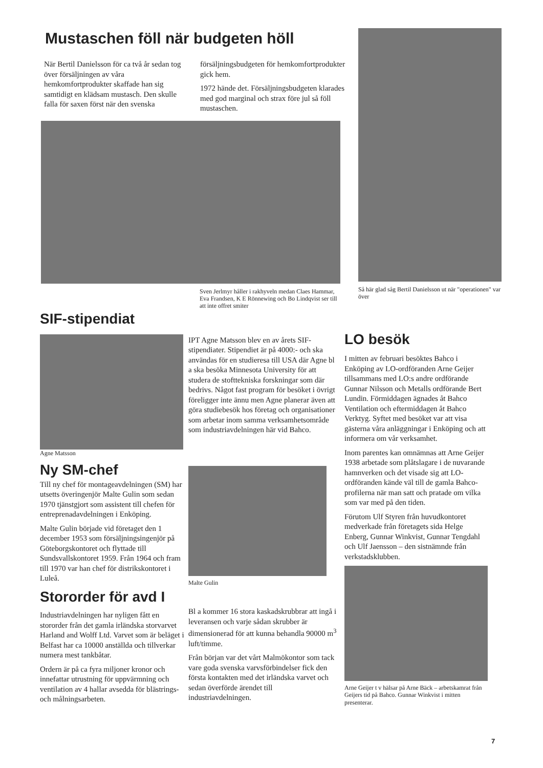Mustaschen föll när budgeten höll
När Bertil Danielsson för ca två år sedan tog över försäljningen av våra hemkomfortprodukter skaffade han sig samtidigt en klädsam mustasch. Den skulle falla för saxen först när den svenska
försäljningsbudgeten för hemkomfortprodukter gick hem.
1972 hände det. Försäljningsbudgeten klarades med god marginal och strax före jul så föll mustaschen.
Sven Jerlmyr håller i rakhyveln medan Claes Hammar, Eva Frandsen, K E Rönnewing och Bo Lindqvist ser till att inte offret smiter
Så här glad såg Bertil Danielsson ut när "operationen" var över
SIF-stipendiat
Agne Matsson
Ny SM-chef
Till ny chef för montageavdelningen (SM) har utsetts överingenjör Malte Gulin som sedan 1970 tjänstgjort som assistent till chefen för entreprenadavdelningen i Enköping.
Malte Gulin började vid företaget den 1 december 1953 som försäljningsingenjör på Göteborgskontoret och flyttade till Sundsvallskontoret 1959. Från 1964 och fram till 1970 var han chef för distrikskontoret i Luleå.
Stororder för avd I
Industriavdelningen har nyligen fått en stororder från det gamla irländska storvarvet Harland and Wolff Ltd. Varvet som är beläget i Belfast har ca 10000 anställda och tillverkar numera mest tankbåtar.
Ordern är på ca fyra miljoner kronor och innefattar utrustning för uppvärmning och ventilation av 4 hallar avsedda för blästrings- och målningsarbeten.
IPT Agne Matsson blev en av årets SIF-stipendiater. Stipendiet är på 4000:- och ska användas för en studieresa till USA där Agne bl a ska besöka Minnesota University för att studera de stofttekniska forskningar som där bedrivs. Något fast program för besöket i övrigt föreligger inte ännu men Agne planerar även att göra studiebesök hos företag och organisationer som arbetar inom samma verksamhetsområde som industriavdelningen här vid Bahco.
Malte Gulin
Bl a kommer 16 stora kaskadskrubbrar att ingå i leveransen och varje sådan skrubber är dimensionerad för att kunna behandla 90000 m<sup>3</sup> luft/timme.
Från början var det vårt Malmökontor som tack vare goda svenska varvsförbindelser fick den första kontakten med det irländska varvet och sedan överförde ärendet till industriavdelningen.
LO besök
I mitten av februari besöktes Bahco i Enköping av LO-ordföranden Arne Geijer tillsammans med LO:s andre ordförande Gunnar Nilsson och Metalls ordförande Bert Lundin. Förmiddagen ägnades åt Bahco Ventilation och eftermiddagen åt Bahco Verktyg. Syftet med besöket var att visa gästerna våra anläggningar i Enköping och att informera om vår verksamhet.
Inom parentes kan omnämnas att Arne Geijer 1938 arbetade som plåtslagare i de nuvarande hamnverken och det visade sig att LO-ordföranden kände väl till de gamla Bahco-profilerna när man satt och pratade om vilka som var med på den tiden.
Förutom Ulf Styren från huvudkontoret medverkade från företagets sida Helge Enberg, Gunnar Winkvist, Gunnar Tengdahl och Ulf Jaensson – den sistnämnde från verkstadsklubben.
Arne Geijer t v hälsar på Arne Bäck – arbetskamrat från Geijers tid på Bahco. Gunnar Winkvist i mitten presenterar.
7